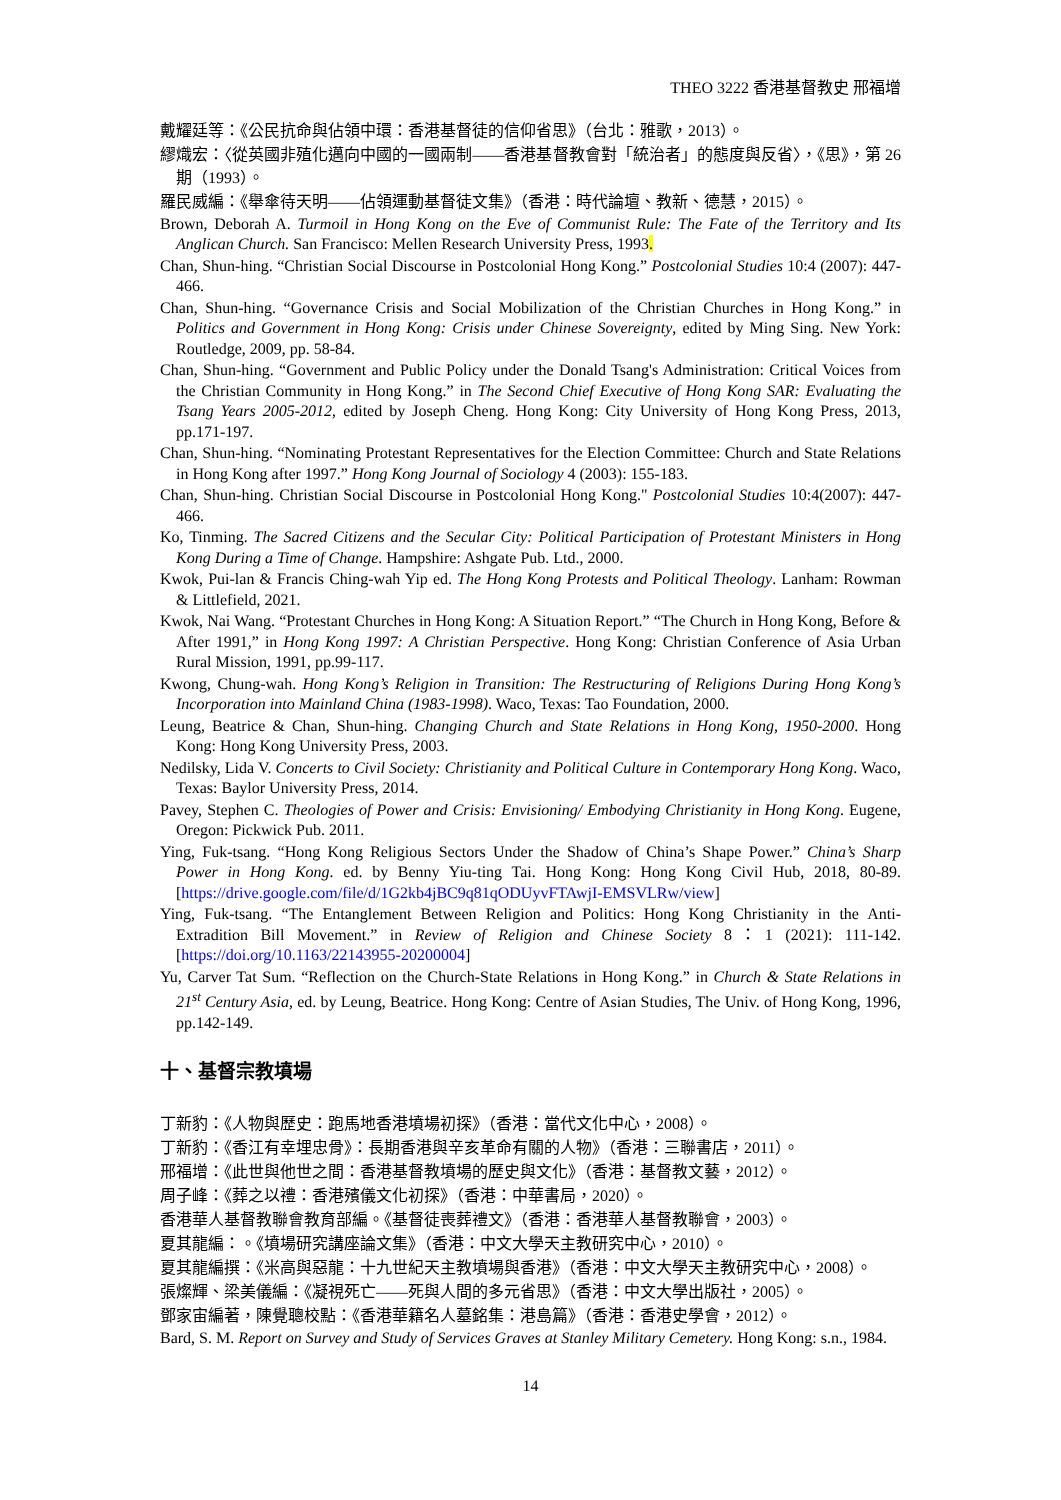THEO 3222 香港基督教史 邢福增
戴耀廷等：《公民抗命與佔領中環：香港基督徒的信仰省思》（台北：雅歌，2013）。
繆熾宏：〈從英國非殖化邁向中國的一國兩制——香港基督教會對「統治者」的態度與反省〉，《思》，第 26 期（1993）。
羅民威編：《舉傘待天明——佔領運動基督徒文集》（香港：時代論壇、教新、德慧，2015）。
Brown, Deborah A. Turmoil in Hong Kong on the Eve of Communist Rule: The Fate of the Territory and Its Anglican Church. San Francisco: Mellen Research University Press, 1993.
Chan, Shun-hing. “Christian Social Discourse in Postcolonial Hong Kong.” Postcolonial Studies 10:4 (2007): 447-466.
Chan, Shun-hing. “Governance Crisis and Social Mobilization of the Christian Churches in Hong Kong.” in Politics and Government in Hong Kong: Crisis under Chinese Sovereignty, edited by Ming Sing. New York: Routledge, 2009, pp. 58-84.
Chan, Shun-hing. “Government and Public Policy under the Donald Tsang's Administration: Critical Voices from the Christian Community in Hong Kong.” in The Second Chief Executive of Hong Kong SAR: Evaluating the Tsang Years 2005-2012, edited by Joseph Cheng. Hong Kong: City University of Hong Kong Press, 2013, pp.171-197.
Chan, Shun-hing. “Nominating Protestant Representatives for the Election Committee: Church and State Relations in Hong Kong after 1997.” Hong Kong Journal of Sociology 4 (2003): 155-183.
Chan, Shun-hing. Christian Social Discourse in Postcolonial Hong Kong." Postcolonial Studies 10:4(2007): 447-466.
Ko, Tinming. The Sacred Citizens and the Secular City: Political Participation of Protestant Ministers in Hong Kong During a Time of Change. Hampshire: Ashgate Pub. Ltd., 2000.
Kwok, Pui-lan & Francis Ching-wah Yip ed. The Hong Kong Protests and Political Theology. Lanham: Rowman & Littlefield, 2021.
Kwok, Nai Wang. “Protestant Churches in Hong Kong: A Situation Report.” “The Church in Hong Kong, Before & After 1991,” in Hong Kong 1997: A Christian Perspective. Hong Kong: Christian Conference of Asia Urban Rural Mission, 1991, pp.99-117.
Kwong, Chung-wah. Hong Kong’s Religion in Transition: The Restructuring of Religions During Hong Kong’s Incorporation into Mainland China (1983-1998). Waco, Texas: Tao Foundation, 2000.
Leung, Beatrice & Chan, Shun-hing. Changing Church and State Relations in Hong Kong, 1950-2000. Hong Kong: Hong Kong University Press, 2003.
Nedilsky, Lida V. Concerts to Civil Society: Christianity and Political Culture in Contemporary Hong Kong. Waco, Texas: Baylor University Press, 2014.
Pavey, Stephen C. Theologies of Power and Crisis: Envisioning/ Embodying Christianity in Hong Kong. Eugene, Oregon: Pickwick Pub. 2011.
Ying, Fuk-tsang. “Hong Kong Religious Sectors Under the Shadow of China’s Shape Power.” China’s Sharp Power in Hong Kong. ed. by Benny Yiu-ting Tai. Hong Kong: Hong Kong Civil Hub, 2018, 80-89. [https://drive.google.com/file/d/1G2kb4jBC9q81qODUyvFTAwjI-EMSVLRw/view]
Ying, Fuk-tsang. “The Entanglement Between Religion and Politics: Hong Kong Christianity in the Anti-Extradition Bill Movement.” in Review of Religion and Chinese Society 8：1 (2021): 111-142. [https://doi.org/10.1163/22143955-20200004]
Yu, Carver Tat Sum. “Reflection on the Church-State Relations in Hong Kong.” in Church & State Relations in 21<sup>st</sup> Century Asia, ed. by Leung, Beatrice. Hong Kong: Centre of Asian Studies, The Univ. of Hong Kong, 1996, pp.142-149.
十、基督宗教墳場
丁新豹：《人物與歷史：跑馬地香港墳場初探》（香港：當代文化中心，2008）。
丁新豹：《香江有幸埋忠骨》：長期香港與辛亥革命有關的人物》（香港：三聯書店，2011）。
邢福增：《此世與他世之間：香港基督教墳場的歷史與文化》（香港：基督教文藝，2012）。
周子峰：《葬之以禮：香港殯儀文化初探》（香港：中華書局，2020）。
香港華人基督教聯會教育部編。《基督徒喪葬禮文》（香港：香港華人基督教聯會，2003）。
夏其龍編：。《墳場研究講座論文集》（香港：中文大學天主教研究中心，2010）。
夏其龍編撰：《米高與惡龍：十九世紀天主教墳場與香港》（香港：中文大學天主教研究中心，2008）。
張燦輝、梁美儀編：《凝視死亡——死與人間的多元省思》（香港：中文大學出版社，2005）。
鄧家宙編著，陳覺聰校點：《香港華籍名人墓銘集：港島篇》（香港：香港史學會，2012）。
Bard, S. M. Report on Survey and Study of Services Graves at Stanley Military Cemetery. Hong Kong: s.n., 1984.
14